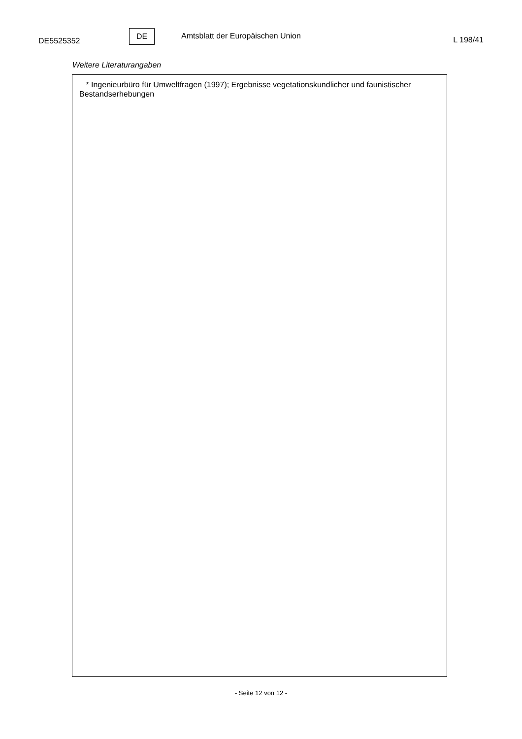DE5525352
DE
Amtsblatt der Europäischen Union
L 198/41
Weitere Literaturangaben
* Ingenieurbüro für Umweltfragen (1997); Ergebnisse vegetationskundlicher und faunistischer Bestandserhebungen
- Seite 12 von 12 -